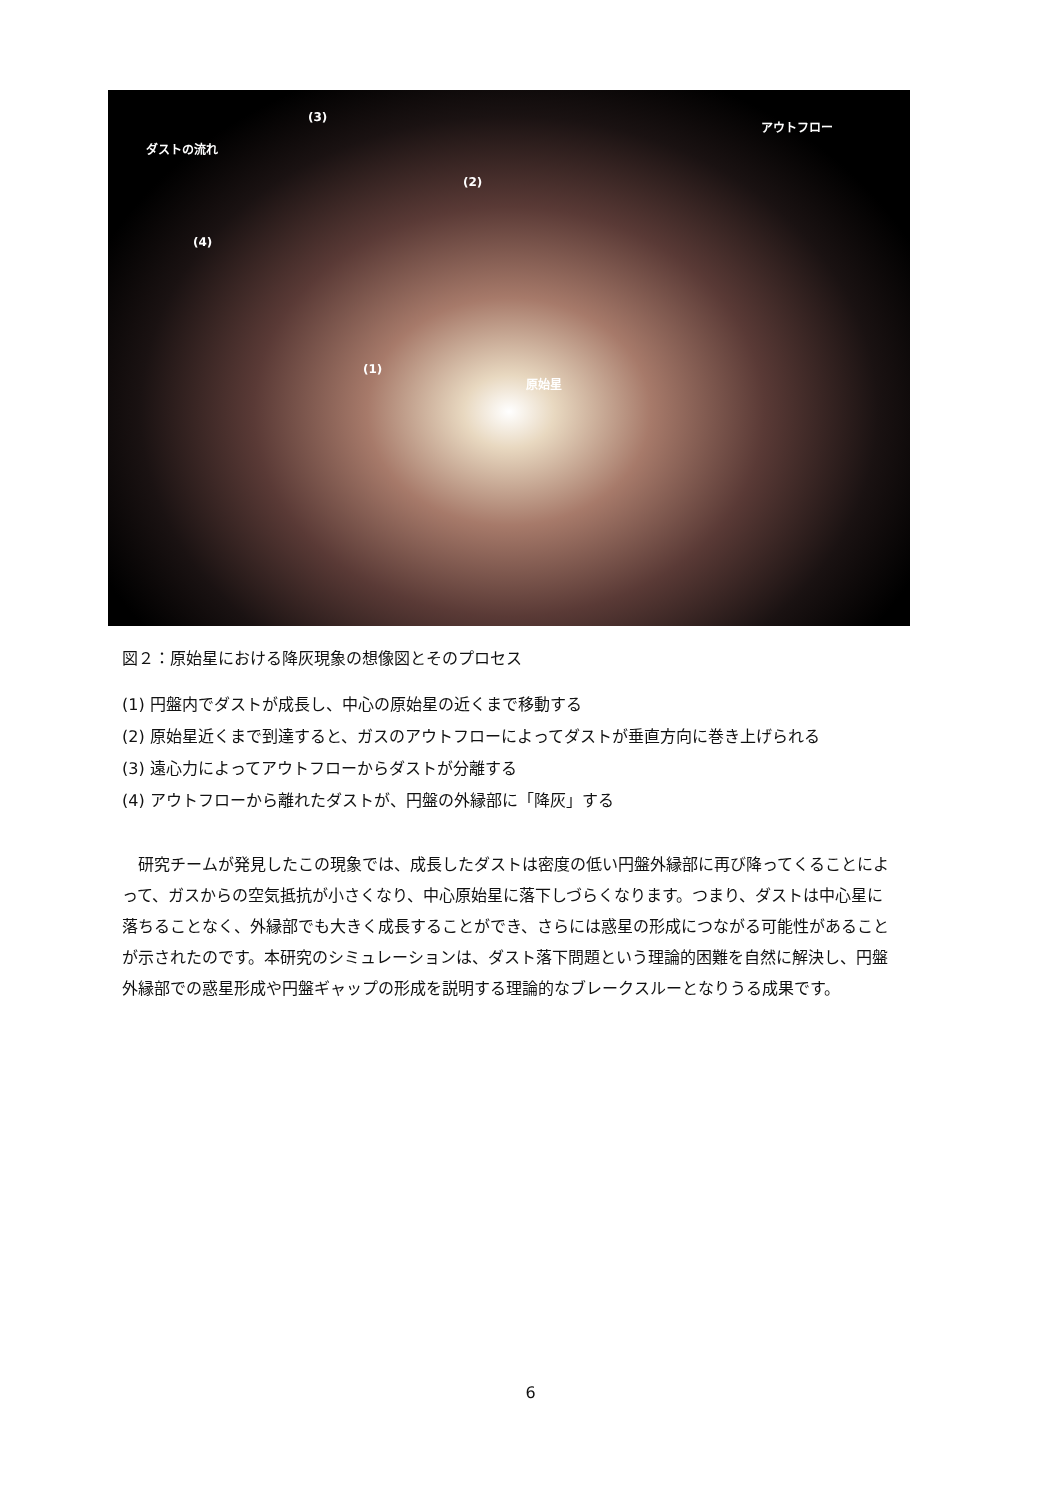ダストの流れ
(3)
(2)
(4)
(1)
原始星
アウトフロー
図２：原始星における降灰現象の想像図とそのプロセス
(1) 円盤内でダストが成長し、中心の原始星の近くまで移動する
(2) 原始星近くまで到達すると、ガスのアウトフローによってダストが垂直方向に巻き上げられる
(3) 遠心力によってアウトフローからダストが分離する
(4) アウトフローから離れたダストが、円盤の外縁部に「降灰」する
研究チームが発見したこの現象では、成長したダストは密度の低い円盤外縁部に再び降ってくることによって、ガスからの空気抵抗が小さくなり、中心原始星に落下しづらくなります。つまり、ダストは中心星に落ちることなく、外縁部でも大きく成長することができ、さらには惑星の形成につながる可能性があることが示されたのです。本研究のシミュレーションは、ダスト落下問題という理論的困難を自然に解決し、円盤外縁部での惑星形成や円盤ギャップの形成を説明する理論的なブレークスルーとなりうる成果です。
6